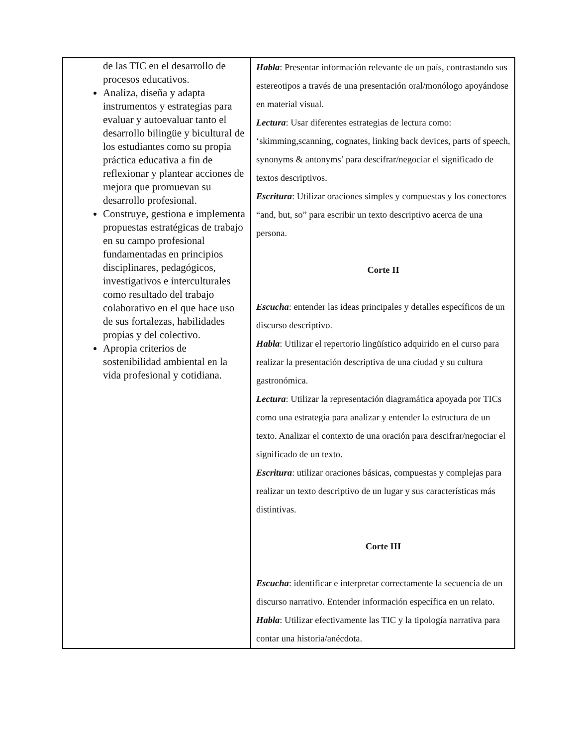| de las TIC en el desarrollo de procesos educativos. Analiza, diseña y adapta instrumentos y estrategias para evaluar y autoevaluar tanto el desarrollo bilingüe y bicultural de los estudiantes como su propia práctica educativa a fin de reflexionar y plantear acciones de mejora que promuevan su desarrollo profesional. Construye, gestiona e implementa propuestas estratégicas de trabajo en su campo profesional fundamentadas en principios disciplinares, pedagógicos, investigativos e interculturales como resultado del trabajo colaborativo en el que hace uso de sus fortalezas, habilidades propias y del colectivo. Apropia criterios de sostenibilidad ambiental en la vida profesional y cotidiana. | Habla : Presentar información relevante de un país, contrastando sus estereotipos a través de una presentación oral/monólogo apoyándose en material visual. Lectura : Usar diferentes estrategias de lectura como: ‘skimming,scanning, cognates, linking back devices, parts of speech, synonyms & antonyms’ para descifrar/negociar el significado de textos descriptivos. Escritura : Utilizar oraciones simples y compuestas y los conectores “and, but, so” para escribir un texto descriptivo acerca de una persona. Corte II Escucha : entender las ideas principales y detalles específicos de un discurso descriptivo. Habla : Utilizar el repertorio lingüístico adquirido en el curso para realizar la presentación descriptiva de una ciudad y su cultura gastronómica. Lectura : Utilizar la representación diagramática apoyada por TICs como una estrategia para analizar y entender la estructura de un texto. Analizar el contexto de una oración para descifrar/negociar el significado de un texto. Escritura : utilizar oraciones básicas, compuestas y complejas para realizar un texto descriptivo de un lugar y sus características más distintivas. Corte III Escucha : identificar e interpretar correctamente la secuencia de un discurso narrativo. Entender información específica en un relato. Habla : Utilizar efectivamente las TIC y la tipología narrativa para contar una historia/anécdota. |